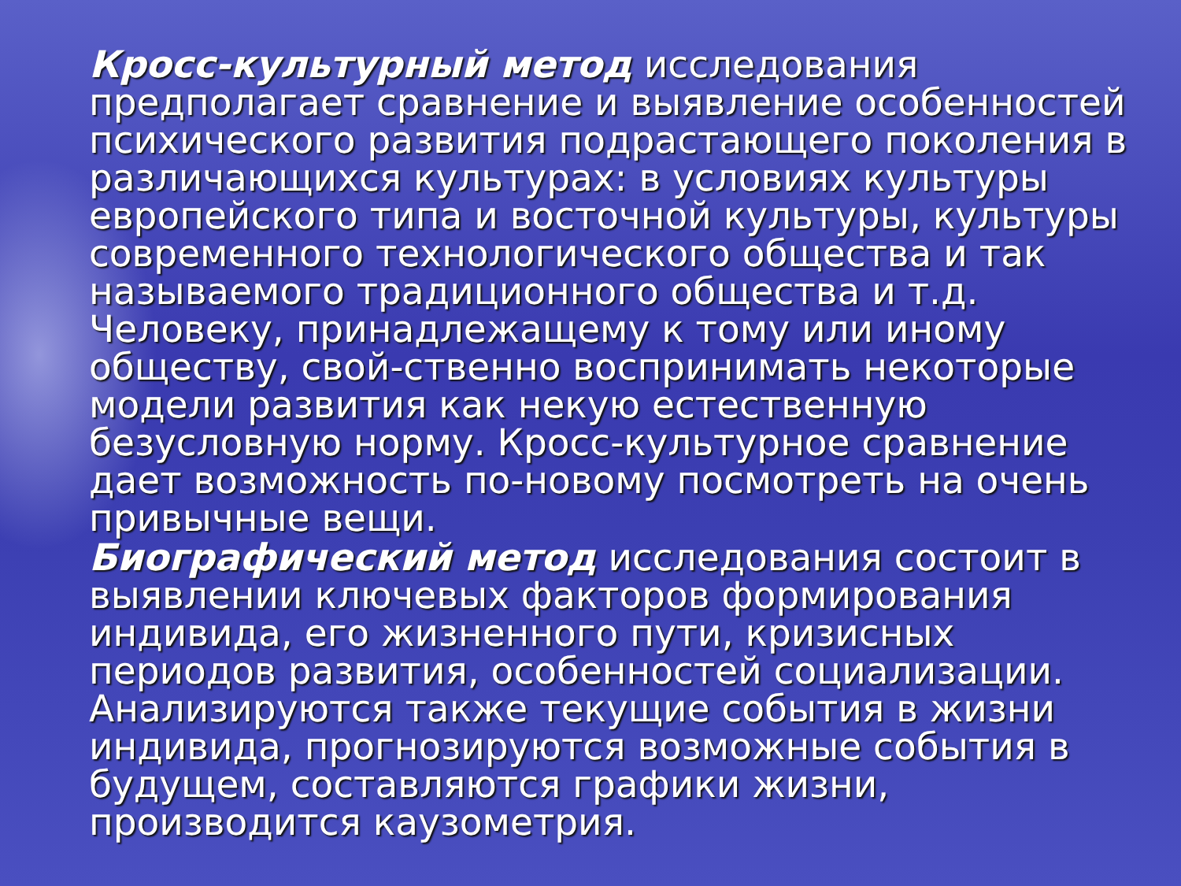Кросс-культурный метод исследования предполагает сравнение и выявление особенностей психического развития подрастающего поколения в различающихся культурах: в условиях культуры европейского типа и восточной культуры, культуры современного технологического общества и так называемого традиционного общества и т.д. Человеку, принадлежащему к тому или иному обществу, свой-ственно воспринимать некоторые модели развития как некую естественную безусловную норму. Кросс-культурное сравнение дает возможность по-новому посмотреть на очень привычные вещи.
Биографический метод исследования состоит в выявлении ключевых факторов формирования индивида, его жизненного пути, кризисных периодов развития, особенностей социализации. Анализируются также текущие события в жизни индивида, прогнозируются возможные события в будущем, составляются графики жизни, производится каузометрия.